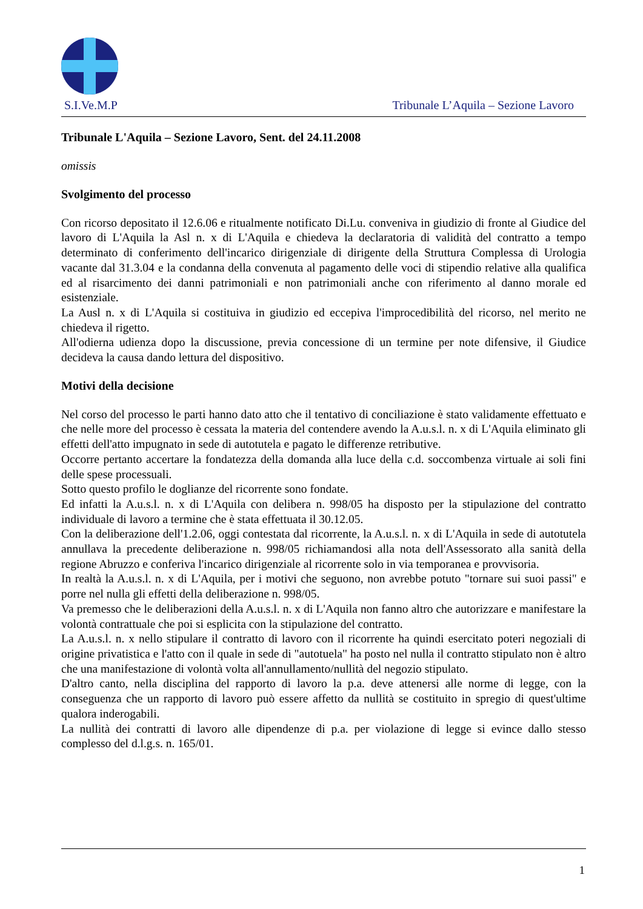S.I.Ve.M.P Tribunale L’Aquila – Sezione Lavoro
Tribunale L'Aquila – Sezione Lavoro, Sent. del 24.11.2008
omissis
Svolgimento del processo
Con ricorso depositato il 12.6.06 e ritualmente notificato Di.Lu. conveniva in giudizio di fronte al Giudice del lavoro di L'Aquila la Asl n. x di L'Aquila e chiedeva la declaratoria di validità del contratto a tempo determinato di conferimento dell'incarico dirigenziale di dirigente della Struttura Complessa di Urologia vacante dal 31.3.04 e la condanna della convenuta al pagamento delle voci di stipendio relative alla qualifica ed al risarcimento dei danni patrimoniali e non patrimoniali anche con riferimento al danno morale ed esistenziale.
La Ausl n. x di L'Aquila si costituiva in giudizio ed eccepiva l'improcedibilità del ricorso, nel merito ne chiedeva il rigetto.
All'odierna udienza dopo la discussione, previa concessione di un termine per note difensive, il Giudice decideva la causa dando lettura del dispositivo.
Motivi della decisione
Nel corso del processo le parti hanno dato atto che il tentativo di conciliazione è stato validamente effettuato e che nelle more del processo è cessata la materia del contendere avendo la A.u.s.l. n. x di L'Aquila eliminato gli effetti dell'atto impugnato in sede di autotutela e pagato le differenze retributive.
Occorre pertanto accertare la fondatezza della domanda alla luce della c.d. soccombenza virtuale ai soli fini delle spese processuali.
Sotto questo profilo le doglianze del ricorrente sono fondate.
Ed infatti la A.u.s.l. n. x di L'Aquila con delibera n. 998/05 ha disposto per la stipulazione del contratto individuale di lavoro a termine che è stata effettuata il 30.12.05.
Con la deliberazione dell'1.2.06, oggi contestata dal ricorrente, la A.u.s.l. n. x di L'Aquila in sede di autotutela annullava la precedente deliberazione n. 998/05 richiamandosi alla nota dell'Assessorato alla sanità della regione Abruzzo e conferiva l'incarico dirigenziale al ricorrente solo in via temporanea e provvisoria.
In realtà la A.u.s.l. n. x di L'Aquila, per i motivi che seguono, non avrebbe potuto "tornare sui suoi passi" e porre nel nulla gli effetti della deliberazione n. 998/05.
Va premesso che le deliberazioni della A.u.s.l. n. x di L'Aquila non fanno altro che autorizzare e manifestare la volontà contrattuale che poi si esplicita con la stipulazione del contratto.
La A.u.s.l. n. x nello stipulare il contratto di lavoro con il ricorrente ha quindi esercitato poteri negoziali di origine privatistica e l'atto con il quale in sede di "autotuela" ha posto nel nulla il contratto stipulato non è altro che una manifestazione di volontà volta all'annullamento/nullità del negozio stipulato.
D'altro canto, nella disciplina del rapporto di lavoro la p.a. deve attenersi alle norme di legge, con la conseguenza che un rapporto di lavoro può essere affetto da nullità se costituito in spregio di quest'ultime qualora inderogabili.
La nullità dei contratti di lavoro alle dipendenze di p.a. per violazione di legge si evince dallo stesso complesso del d.l.g.s. n. 165/01.
1